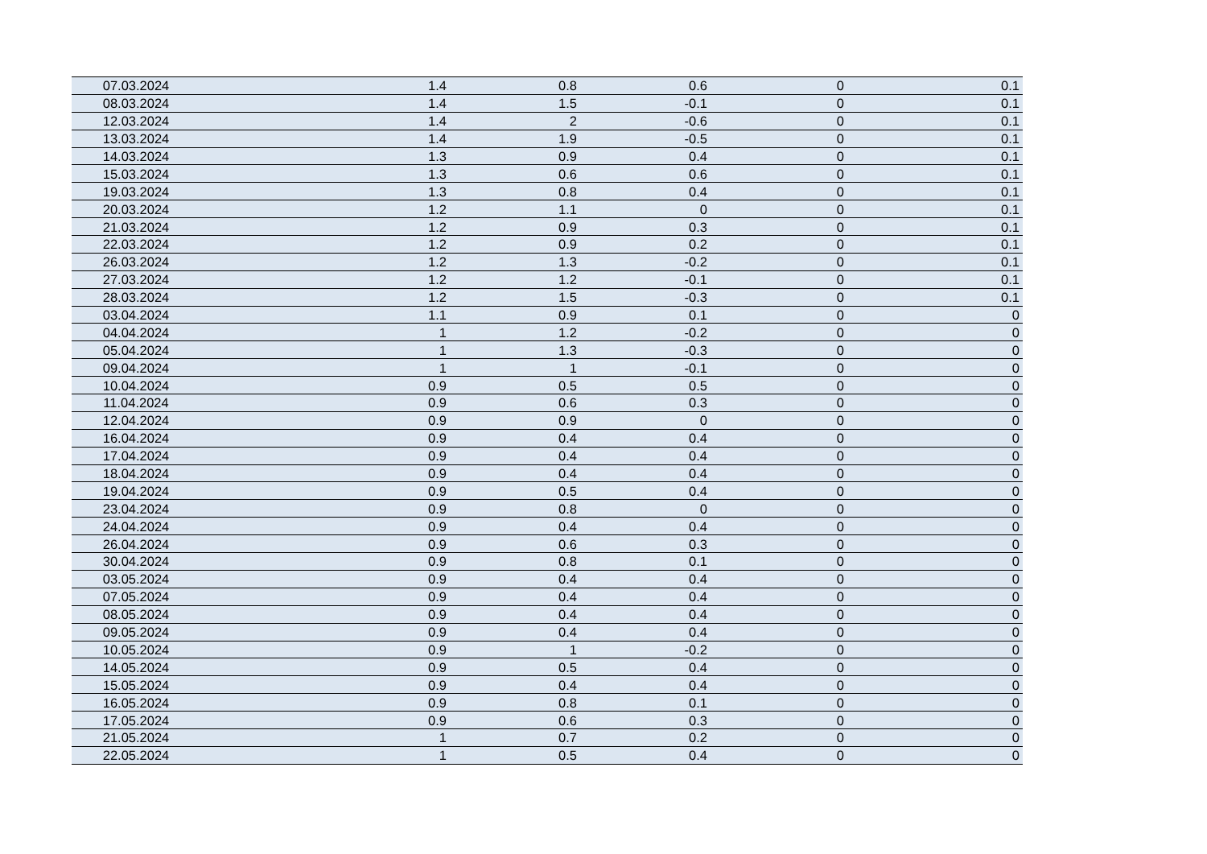| 07.03.2024 | 1.4 | 0.8 | 0.6 | 0 | 0.1 |
| 08.03.2024 | 1.4 | 1.5 | -0.1 | 0 | 0.1 |
| 12.03.2024 | 1.4 | 2 | -0.6 | 0 | 0.1 |
| 13.03.2024 | 1.4 | 1.9 | -0.5 | 0 | 0.1 |
| 14.03.2024 | 1.3 | 0.9 | 0.4 | 0 | 0.1 |
| 15.03.2024 | 1.3 | 0.6 | 0.6 | 0 | 0.1 |
| 19.03.2024 | 1.3 | 0.8 | 0.4 | 0 | 0.1 |
| 20.03.2024 | 1.2 | 1.1 | 0 | 0 | 0.1 |
| 21.03.2024 | 1.2 | 0.9 | 0.3 | 0 | 0.1 |
| 22.03.2024 | 1.2 | 0.9 | 0.2 | 0 | 0.1 |
| 26.03.2024 | 1.2 | 1.3 | -0.2 | 0 | 0.1 |
| 27.03.2024 | 1.2 | 1.2 | -0.1 | 0 | 0.1 |
| 28.03.2024 | 1.2 | 1.5 | -0.3 | 0 | 0.1 |
| 03.04.2024 | 1.1 | 0.9 | 0.1 | 0 | 0 |
| 04.04.2024 | 1 | 1.2 | -0.2 | 0 | 0 |
| 05.04.2024 | 1 | 1.3 | -0.3 | 0 | 0 |
| 09.04.2024 | 1 | 1 | -0.1 | 0 | 0 |
| 10.04.2024 | 0.9 | 0.5 | 0.5 | 0 | 0 |
| 11.04.2024 | 0.9 | 0.6 | 0.3 | 0 | 0 |
| 12.04.2024 | 0.9 | 0.9 | 0 | 0 | 0 |
| 16.04.2024 | 0.9 | 0.4 | 0.4 | 0 | 0 |
| 17.04.2024 | 0.9 | 0.4 | 0.4 | 0 | 0 |
| 18.04.2024 | 0.9 | 0.4 | 0.4 | 0 | 0 |
| 19.04.2024 | 0.9 | 0.5 | 0.4 | 0 | 0 |
| 23.04.2024 | 0.9 | 0.8 | 0 | 0 | 0 |
| 24.04.2024 | 0.9 | 0.4 | 0.4 | 0 | 0 |
| 26.04.2024 | 0.9 | 0.6 | 0.3 | 0 | 0 |
| 30.04.2024 | 0.9 | 0.8 | 0.1 | 0 | 0 |
| 03.05.2024 | 0.9 | 0.4 | 0.4 | 0 | 0 |
| 07.05.2024 | 0.9 | 0.4 | 0.4 | 0 | 0 |
| 08.05.2024 | 0.9 | 0.4 | 0.4 | 0 | 0 |
| 09.05.2024 | 0.9 | 0.4 | 0.4 | 0 | 0 |
| 10.05.2024 | 0.9 | 1 | -0.2 | 0 | 0 |
| 14.05.2024 | 0.9 | 0.5 | 0.4 | 0 | 0 |
| 15.05.2024 | 0.9 | 0.4 | 0.4 | 0 | 0 |
| 16.05.2024 | 0.9 | 0.8 | 0.1 | 0 | 0 |
| 17.05.2024 | 0.9 | 0.6 | 0.3 | 0 | 0 |
| 21.05.2024 | 1 | 0.7 | 0.2 | 0 | 0 |
| 22.05.2024 | 1 | 0.5 | 0.4 | 0 | 0 |